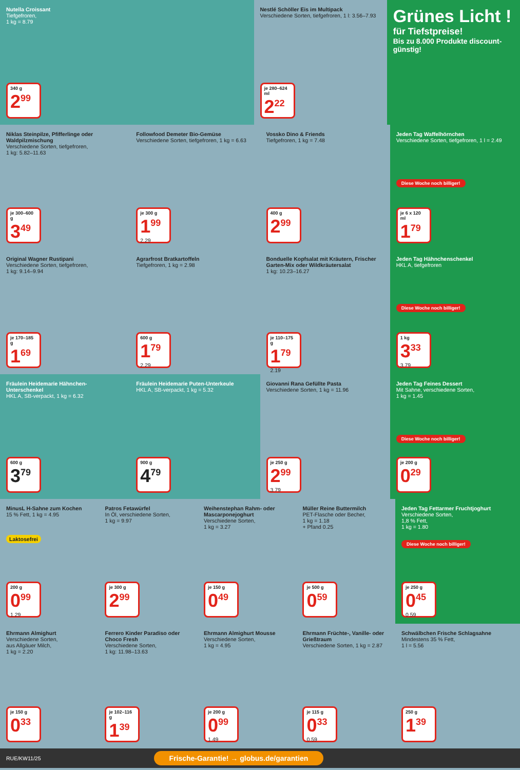Nutella Croissant
Tiefgefroren,
1 kg = 8.79
340 g
2<sup>99</sup>
Nestlé Schöller Eis im Multipack
Verschiedene Sorten, tiefgefroren, 1 l: 3.56–7.93
je 280–624 ml
2<sup>22</sup>
Grünes Licht !
für Tiefstpreise!
Bis zu 8.000 Produkte discount-günstig!
Niklas Steinpilze, Pfifferlinge oder Waldpilzmischung
Verschiedene Sorten, tiefgefroren,
1 kg: 5.82–11.63
je 300–600 g
3<sup>49</sup>
Followfood Demeter Bio-Gemüse
Verschiedene Sorten, tiefgefroren, 1 kg = 6.63
je 300 g
1<sup>99</sup> 2.29
Vossko Dino & Friends
Tiefgefroren, 1 kg = 7.48
400 g
2<sup>99</sup>
Jeden Tag Waffelhörnchen
Verschiedene Sorten, tiefgefroren, 1 l = 2.49
Diese Woche noch billiger!
je 6 x 120 ml
1<sup>79</sup>
Original Wagner Rustipani
Verschiedene Sorten, tiefgefroren,
1 kg: 9.14–9.94
je 170–185 g
1<sup>69</sup>
Agrarfrost Bratkartoffeln
Tiefgefroren, 1 kg = 2.98
600 g
1<sup>79</sup> 2.29
Bonduelle Kopfsalat mit Kräutern, Frischer Garten-Mix oder Wildkräutersalat
1 kg: 10.23–16.27
je 110–175 g
1<sup>79</sup> 2.19
Jeden Tag Hähnchenschenkel
HKL A, tiefgefroren
Diese Woche noch billiger!
1 kg
3<sup>33</sup> 3.79
Fräulein Heidemarie Hähnchen-Unterschenkel
HKL A, SB-verpackt, 1 kg = 6.32
600 g
3<sup>79</sup>
Fräulein Heidemarie Puten-Unterkeule
HKL A, SB-verpackt, 1 kg = 5.32
900 g
4<sup>79</sup>
Giovanni Rana Gefüllte Pasta
Verschiedene Sorten, 1 kg = 11.96
je 250 g
2<sup>99</sup> 3.79
Jeden Tag Feines Dessert
Mit Sahne, verschiedene Sorten,
1 kg = 1.45
Diese Woche noch billiger!
je 200 g
0<sup>29</sup>
MinusL H-Sahne zum Kochen
15 % Fett, 1 kg = 4.95
Laktosefrei
200 g
0<sup>99</sup> 1.29
Patros Fetawürfel
In Öl, verschiedene Sorten,
1 kg = 9.97
je 300 g
2<sup>99</sup>
Weihenstephan Rahm- oder Mascarponejoghurt
Verschiedene Sorten,
1 kg = 3.27
je 150 g
0<sup>49</sup>
Müller Reine Buttermilch
PET-Flasche oder Becher,
1 kg = 1.18
+ Pfand 0.25
je 500 g
0<sup>59</sup>
Jeden Tag Fettarmer Fruchtjoghurt
Verschiedene Sorten,
1,8 % Fett,
1 kg = 1.80
Diese Woche noch billiger!
je 250 g
0<sup>45</sup> 0.59
Ehrmann Almighurt
Verschiedene Sorten,
aus Allgäuer Milch,
1 kg = 2.20
je 150 g
0<sup>33</sup>
Ferrero Kinder Paradiso oder Choco Fresh
Verschiedene Sorten,
1 kg: 11.98–13.63
je 102–116 g
1<sup>39</sup>
Ehrmann Almighurt Mousse
Verschiedene Sorten,
1 kg = 4.95
je 200 g
0<sup>99</sup> 1.49
Ehrmann Früchte-, Vanille- oder Grießtraum
Verschiedene Sorten, 1 kg = 2.87
je 115 g
0<sup>33</sup> 0.59
Schwälbchen Frische Schlagsahne
Mindestens 35 % Fett,
1 l = 5.56
250 g
1<sup>39</sup>
RUE/KW11/25 Frische-Garantie! → globus.de/garantien